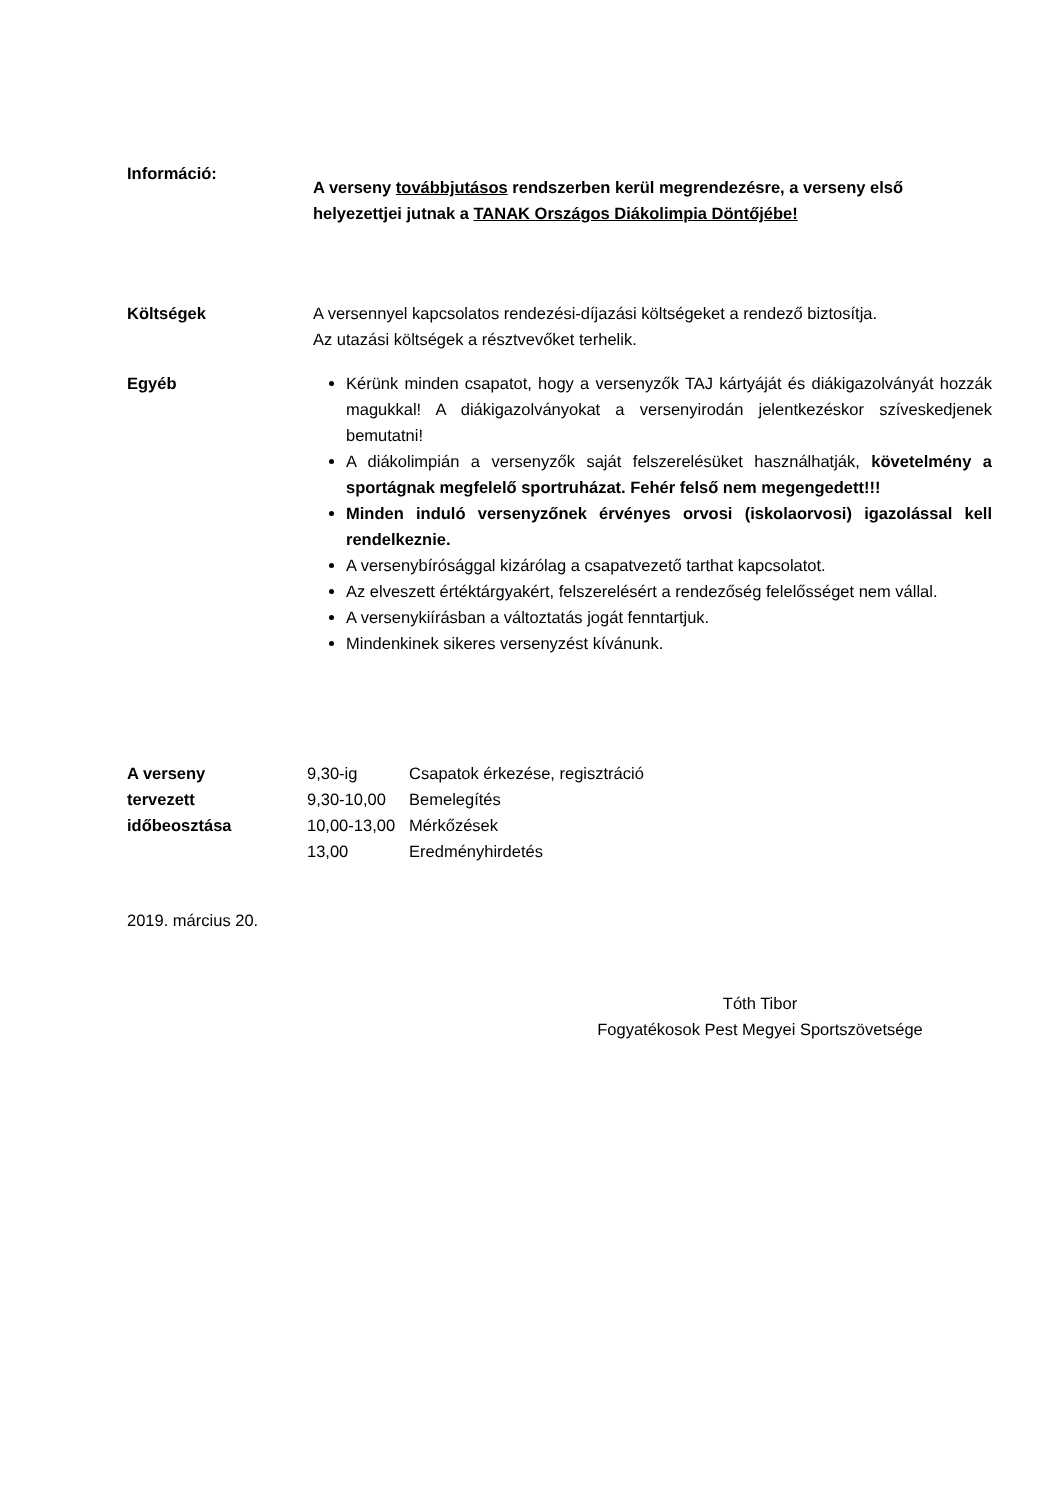Információ:
A verseny továbbjutásos rendszerben kerül megrendezésre, a verseny első helyezettjei jutnak a TANAK Országos Diákolimpia Döntőjébe!
Költségek A versennyel kapcsolatos rendezési-díjazási költségeket a rendező biztosítja.
Az utazási költségek a résztvevőket terhelik.
Egyéb Kérünk minden csapatot, hogy a versenyzők TAJ kártyáját és diákigazolványát hozzák magukkal! A diákigazolványokat a versenyirodán jelentkezéskor szíveskedjenek bemutatni!
A diákolimpián a versenyzők saját felszerelésüket használhatják, követelmény a sportágnak megfelelő sportruházat. Fehér felső nem megengedett!!!
Minden induló versenyzőnek érvényes orvosi (iskolaorvosi) igazolással kell rendelkeznie.
A versenybírósággal kizárólag a csapatvezető tarthat kapcsolatot.
Az elveszett értéktárgyakért, felszerelésért a rendezőség felelősséget nem vállal.
A versenykiírásban a változtatás jogát fenntartjuk.
Mindenkinek sikeres versenyzést kívánunk.
A verseny
tervezett
időbeosztása
| 9,30-ig | Csapatok érkezése, regisztráció |
| 9,30-10,00 | Bemelegítés |
| 10,00-13,00 | Mérkőzések |
| 13,00 | Eredményhirdetés |
2019. március 20.
Tóth Tibor
Fogyatékosok Pest Megyei Sportszövetsége